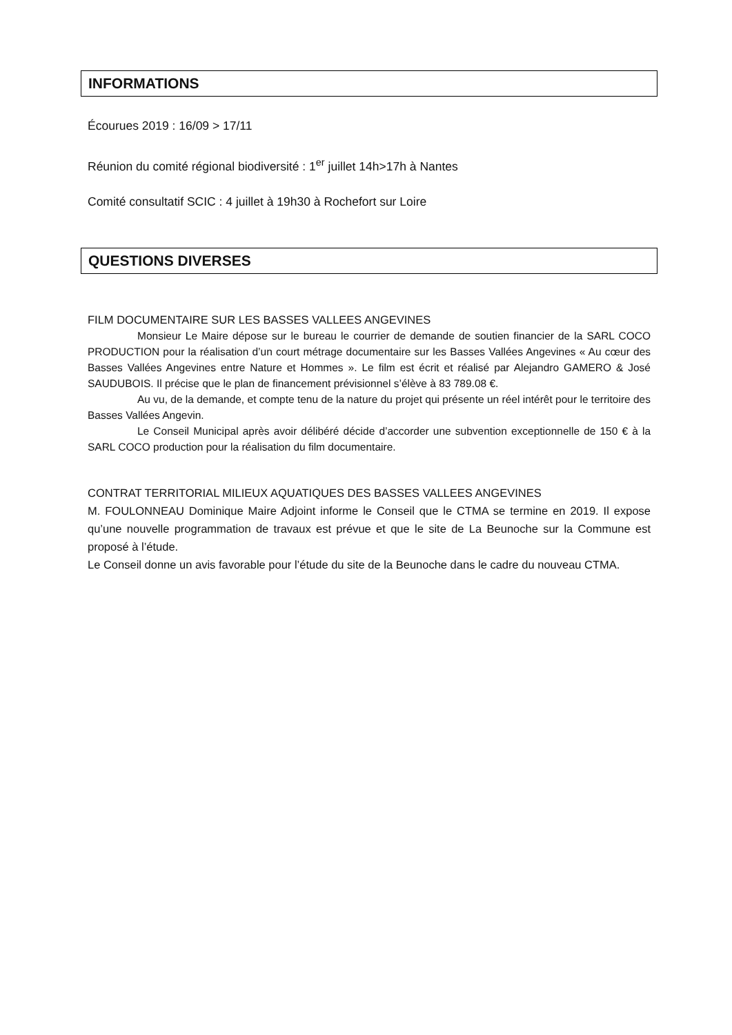INFORMATIONS
Écourues 2019 : 16/09 > 17/11
Réunion du comité régional biodiversité : 1<sup>er</sup> juillet 14h>17h à Nantes
Comité consultatif SCIC : 4 juillet à 19h30 à Rochefort sur Loire
QUESTIONS DIVERSES
FILM DOCUMENTAIRE SUR LES BASSES VALLEES ANGEVINES
Monsieur Le Maire dépose sur le bureau le courrier de demande de soutien financier de la SARL COCO PRODUCTION pour la réalisation d’un court métrage documentaire sur les Basses Vallées Angevines « Au cœur des Basses Vallées Angevines entre Nature et Hommes ». Le film est écrit et réalisé par Alejandro GAMERO & José SAUDUBOIS. Il précise que le plan de financement prévisionnel s’élève à 83 789.08 €.
Au vu, de la demande, et compte tenu de la nature du projet qui présente un réel intérêt pour le territoire des Basses Vallées Angevin.
Le Conseil Municipal après avoir délibéré décide d’accorder une subvention exceptionnelle de 150 € à la SARL COCO production pour la réalisation du film documentaire.
CONTRAT TERRITORIAL MILIEUX AQUATIQUES DES BASSES VALLEES ANGEVINES
M. FOULONNEAU Dominique Maire Adjoint informe le Conseil que le CTMA se termine en 2019. Il expose qu’une nouvelle programmation de travaux est prévue et que le site de La Beunoche sur la Commune est proposé à l’étude.
Le Conseil donne un avis favorable pour l’étude du site de la Beunoche dans le cadre du nouveau CTMA.